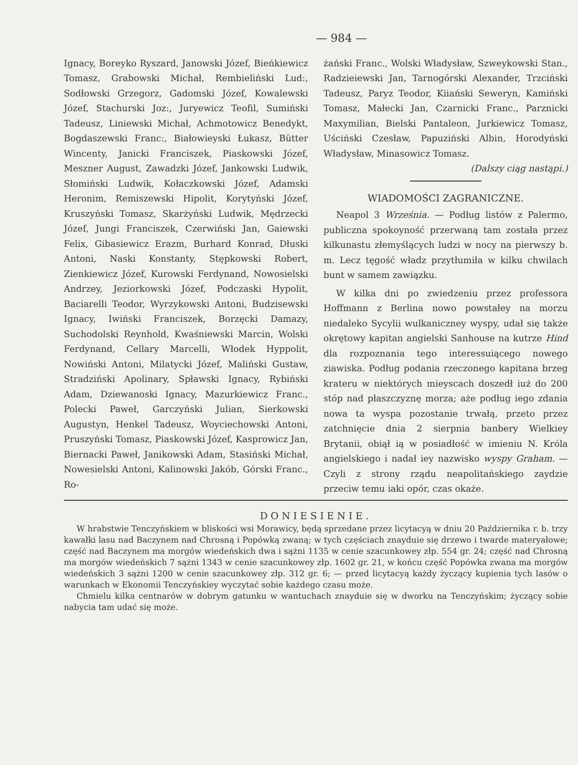— 984 —
Ignacy, Boreyko Ryszard, Janowski Józef, Bieńkiewicz Tomasz, Grabowski Michał, Rembieliński Lud:, Sodłowski Grzegorz, Gadomski Józef, Kowalewski Józef, Stachurski Joz:, Juryewicz Teofil, Sumiński Tadeusz, Liniewski Michał, Achmotowicz Benedykt, Bogdaszewski Franc:, Białowieyski Łukasz, Bütter Wincenty, Janicki Franciszek, Piaskowski Józef, Meszner August, Zawadzki Józef, Jankowski Ludwik, Słomiński Ludwik, Kołaczkowski Józef, Adamski Heronim, Remiszewski Hipolit, Korytyński Józef, Kruszyński Tomasz, Skarżyński Ludwik, Mędrzecki Józef, Jungi Franciszek, Czerwiński Jan, Gaiewski Felix, Gibasiewicz Erazm, Burhard Konrad, Dłuski Antoni, Naski Konstanty, Stępkowski Robert, Zienkiewicz Józef, Kurowski Ferdynand, Nowosielski Andrzey, Jeziorkowski Józef, Podczaski Hypolit, Baciarelli Teodor, Wyrzykowski Antoni, Budzisewski Ignacy, Iwiński Franciszek, Borzęcki Damazy, Suchodolski Reynhold, Kwaśniewski Marcin, Wolski Ferdynand, Cellary Marcelli, Włodek Hyppolit, Nowiński Antoni, Milatycki Józef, Maliński Gustaw, Stradziński Apolinary, Spławski Ignacy, Rybiński Adam, Dziewanoski Ignacy, Mazurkiewicz Franc., Polecki Paweł, Garczyński Julian, Sierkowski Augustyn, Henkel Tadeusz, Woyciechowski Antoni, Pruszyński Tomasz, Piaskowski Józef, Kasprowicz Jan, Biernacki Paweł, Janikowski Adam, Stasiński Michał, Nowesielski Antoni, Kalinowski Jakób, Górski Franc., Ro-
żański Franc., Wolski Władysław, Szweykowski Stan., Radzieiewski Jan, Tarnogórski Alexander, Trzciński Tadeusz, Paryz Teodor, Kiiański Seweryn, Kamiński Tomasz, Małecki Jan, Czarnicki Franc., Parznicki Maxymilian, Bielski Pantaleon, Jurkiewicz Tomasz, Uściński Czesław, Papuziński Albin, Horodyński Władysław, Minasowicz Tomasz.
(Dalszy ciąg nastąpi.)
WIADOMOŚCI ZAGRANICZNE.
Neapol 3 Września. — Podług listów z Palermo, publiczna spokoyność przerwaną tam została przez kilkunastu złemyślących ludzi w nocy na pierwszy b. m. Lecz tęgość władz przytłumiła w kilku chwilach bunt w samem zawiązku.
W kilka dni po zwiedzeniu przez professora Hoffmann z Berlina nowo powstałey na morzu niedaleko Sycylii wulkaniczney wyspy, udał się także okrętowy kapitan angielski Sanhouse na kutrze Hind dla rozpoznania tego interessuiącego nowego ziawiska. Podług podania rzeczonego kapitana brzeg krateru w niektórych mieyscach doszedł iuż do 200 stóp nad płaszczyznę morza; aże podług iego zdania nowa ta wyspa pozostanie trwałą, przeto przez zatchnięcie dnia 2 sierpnia banbery Wielkiey Brytanii, obiął ią w posiadłość w imieniu N. Króla angielskiego i nadał iey nazwisko wyspy Graham. — Czyli z strony rządu neapolitańskiego zaydzie przeciw temu iaki opór, czas okaże.
DONIESIENIE.
W hrabstwie Tenczyńskiem w bliskości wsi Morawicy, będą sprzedane przez licytacyą w dniu 20 Października r. b. trzy kawałki lasu nad Baczynem nad Chrosną i Popówką zwaną; w tych częściach znayduie się drzewo i twarde materyałowe; część nad Baczynem ma morgów wiedeńskich dwa i sążni 1135 w cenie szacunkowey złp. 554 gr. 24; część nad Chrosną ma morgów wiedeńskich 7 sążni 1343 w cenie szacunkowey złp. 1602 gr. 21, w końcu część Popówka zwana ma morgów wiedeńskich 3 sążni 1200 w cenie szacunkowey złp. 312 gr. 6; — przed licytacyą każdy życzący kupienia tych lasów o warunkach w Ekonomii Tenczyńskiey wyczytać sobie każdego czasu może.
Chmielu kilka centnarów w dobrym gatunku w wantuchach znayduie się w dworku na Tenczyńskim; życzący sobie nabycia tam udać się może.